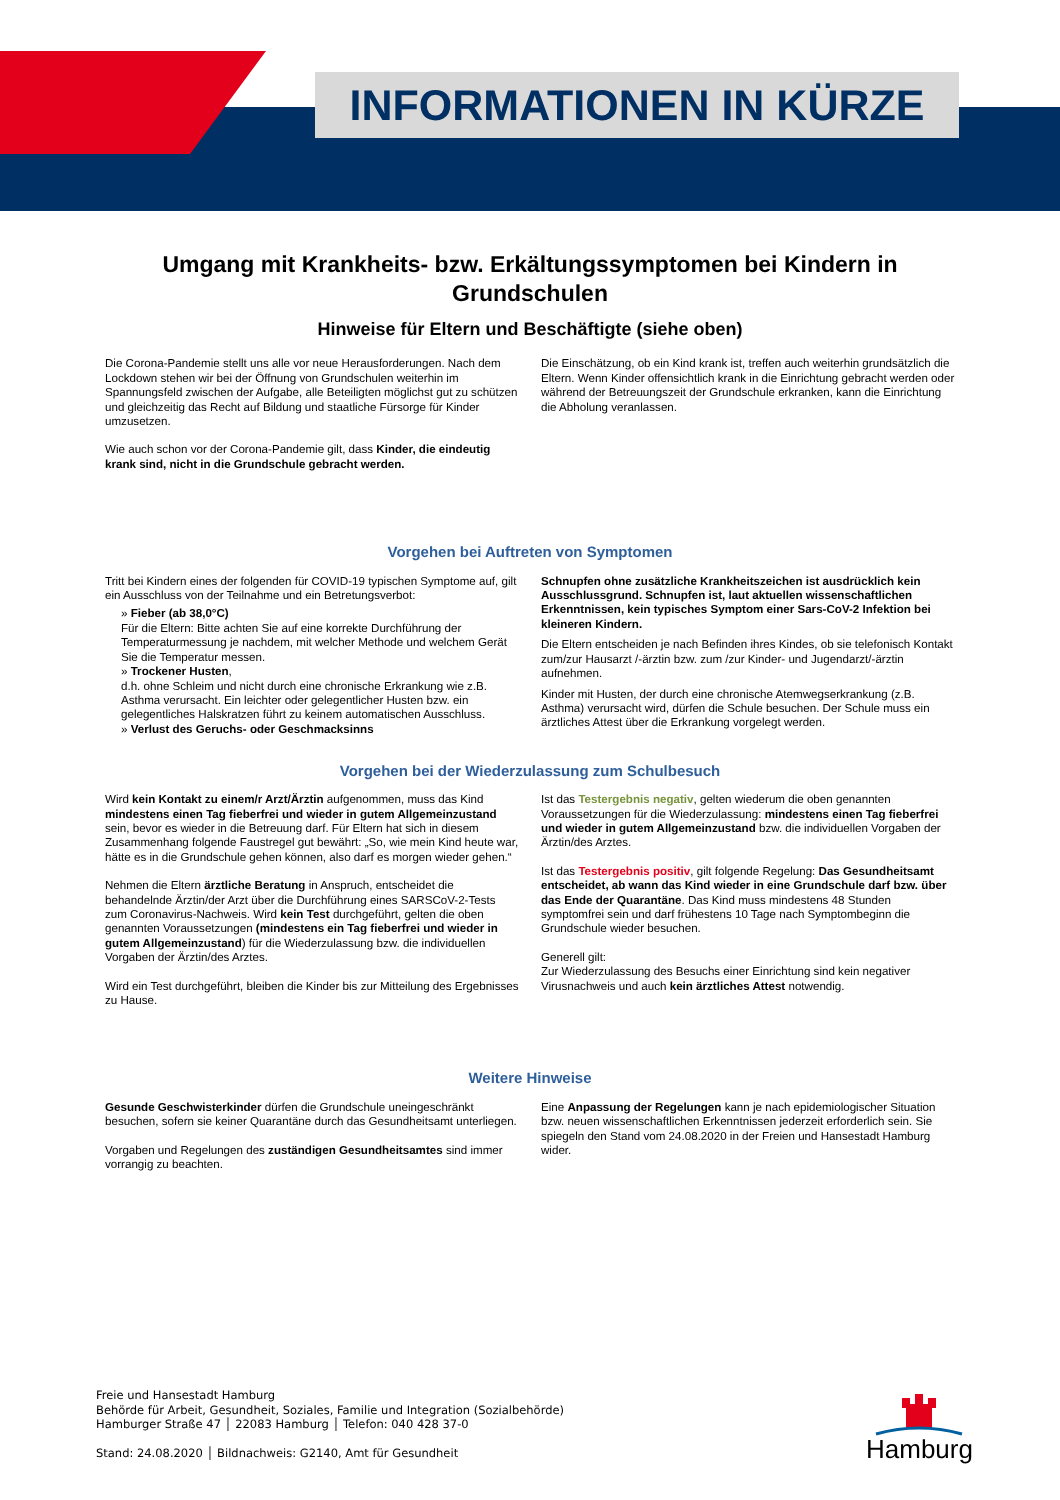INFORMATIONEN IN KÜRZE
Umgang mit Krankheits- bzw. Erkältungssymptomen bei Kindern in Grundschulen
Hinweise für Eltern und Beschäftigte (siehe oben)
Die Corona-Pandemie stellt uns alle vor neue Herausforderungen. Nach dem Lockdown stehen wir bei der Öffnung von Grundschulen weiterhin im Spannungsfeld zwischen der Aufgabe, alle Beteiligten möglichst gut zu schützen und gleichzeitig das Recht auf Bildung und staatliche Fürsorge für Kinder umzusetzen.
Wie auch schon vor der Corona-Pandemie gilt, dass Kinder, die eindeutig krank sind, nicht in die Grundschule gebracht werden.
Die Einschätzung, ob ein Kind krank ist, treffen auch weiterhin grundsätzlich die Eltern. Wenn Kinder offensichtlich krank in die Einrichtung gebracht werden oder während der Betreuungszeit der Grundschule erkranken, kann die Einrichtung die Abholung veranlassen.
Vorgehen bei Auftreten von Symptomen
Tritt bei Kindern eines der folgenden für COVID-19 typischen Symptome auf, gilt ein Ausschluss von der Teilnahme und ein Betretungsverbot:
» Fieber (ab 38,0°C)
Für die Eltern: Bitte achten Sie auf eine korrekte Durchführung der Temperaturmessung je nachdem, mit welcher Methode und welchem Gerät Sie die Temperatur messen.
» Trockener Husten,
d.h. ohne Schleim und nicht durch eine chronische Erkrankung wie z.B. Asthma verursacht. Ein leichter oder gelegentlicher Husten bzw. ein gelegentliches Halskratzen führt zu keinem automatischen Ausschluss.
» Verlust des Geruchs- oder Geschmacksinns
Schnupfen ohne zusätzliche Krankheitszeichen ist ausdrücklich kein Ausschlussgrund. Schnupfen ist, laut aktuellen wissenschaftlichen Erkenntnissen, kein typisches Symptom einer Sars-CoV-2 Infektion bei kleineren Kindern.
Die Eltern entscheiden je nach Befinden ihres Kindes, ob sie telefonisch Kontakt zum/zur Hausarzt /-ärztin bzw. zum /zur Kinder- und Jugendarzt/-ärztin aufnehmen.
Kinder mit Husten, der durch eine chronische Atemwegserkrankung (z.B. Asthma) verursacht wird, dürfen die Schule besuchen. Der Schule muss ein ärztliches Attest über die Erkrankung vorgelegt werden.
Vorgehen bei der Wiederzulassung zum Schulbesuch
Wird kein Kontakt zu einem/r Arzt/Ärztin aufgenommen, muss das Kind mindestens einen Tag fieberfrei und wieder in gutem Allgemeinzustand sein, bevor es wieder in die Betreuung darf. Für Eltern hat sich in diesem Zusammenhang folgende Faustregel gut bewährt: „So, wie mein Kind heute war, hätte es in die Grundschule gehen können, also darf es morgen wieder gehen.“
Nehmen die Eltern ärztliche Beratung in Anspruch, entscheidet die behandelnde Ärztin/der Arzt über die Durchführung eines SARSCoV-2-Tests zum Coronavirus-Nachweis. Wird kein Test durchgeführt, gelten die oben genannten Voraussetzungen (mindestens ein Tag fieberfrei und wieder in gutem Allgemeinzustand) für die Wiederzulassung bzw. die individuellen Vorgaben der Ärztin/des Arztes.
Wird ein Test durchgeführt, bleiben die Kinder bis zur Mitteilung des Ergebnisses zu Hause.
Ist das Testergebnis negativ, gelten wiederum die oben genannten Voraussetzungen für die Wiederzulassung: mindestens einen Tag fieberfrei und wieder in gutem Allgemeinzustand bzw. die individuellen Vorgaben der Ärztin/des Arztes.
Ist das Testergebnis positiv, gilt folgende Regelung: Das Gesundheitsamt entscheidet, ab wann das Kind wieder in eine Grundschule darf bzw. über das Ende der Quarantäne. Das Kind muss mindestens 48 Stunden symptomfrei sein und darf frühestens 10 Tage nach Symptombeginn die Grundschule wieder besuchen.
Generell gilt:
Zur Wiederzulassung des Besuchs einer Einrichtung sind kein negativer Virusnachweis und auch kein ärztliches Attest notwendig.
Weitere Hinweise
Gesunde Geschwisterkinder dürfen die Grundschule uneingeschränkt besuchen, sofern sie keiner Quarantäne durch das Gesundheitsamt unterliegen.
Vorgaben und Regelungen des zuständigen Gesundheitsamtes sind immer vorrangig zu beachten.
Eine Anpassung der Regelungen kann je nach epidemiologischer Situation bzw. neuen wissenschaftlichen Erkenntnissen jederzeit erforderlich sein. Sie spiegeln den Stand vom 24.08.2020 in der Freien und Hansestadt Hamburg wider.
Freie und Hansestadt Hamburg
Behörde für Arbeit, Gesundheit, Soziales, Familie und Integration (Sozialbehörde)
Hamburger Straße 47 │ 22083 Hamburg │ Telefon: 040 428 37-0
Stand: 24.08.2020 │ Bildnachweis: G2140, Amt für Gesundheit
Hamburg